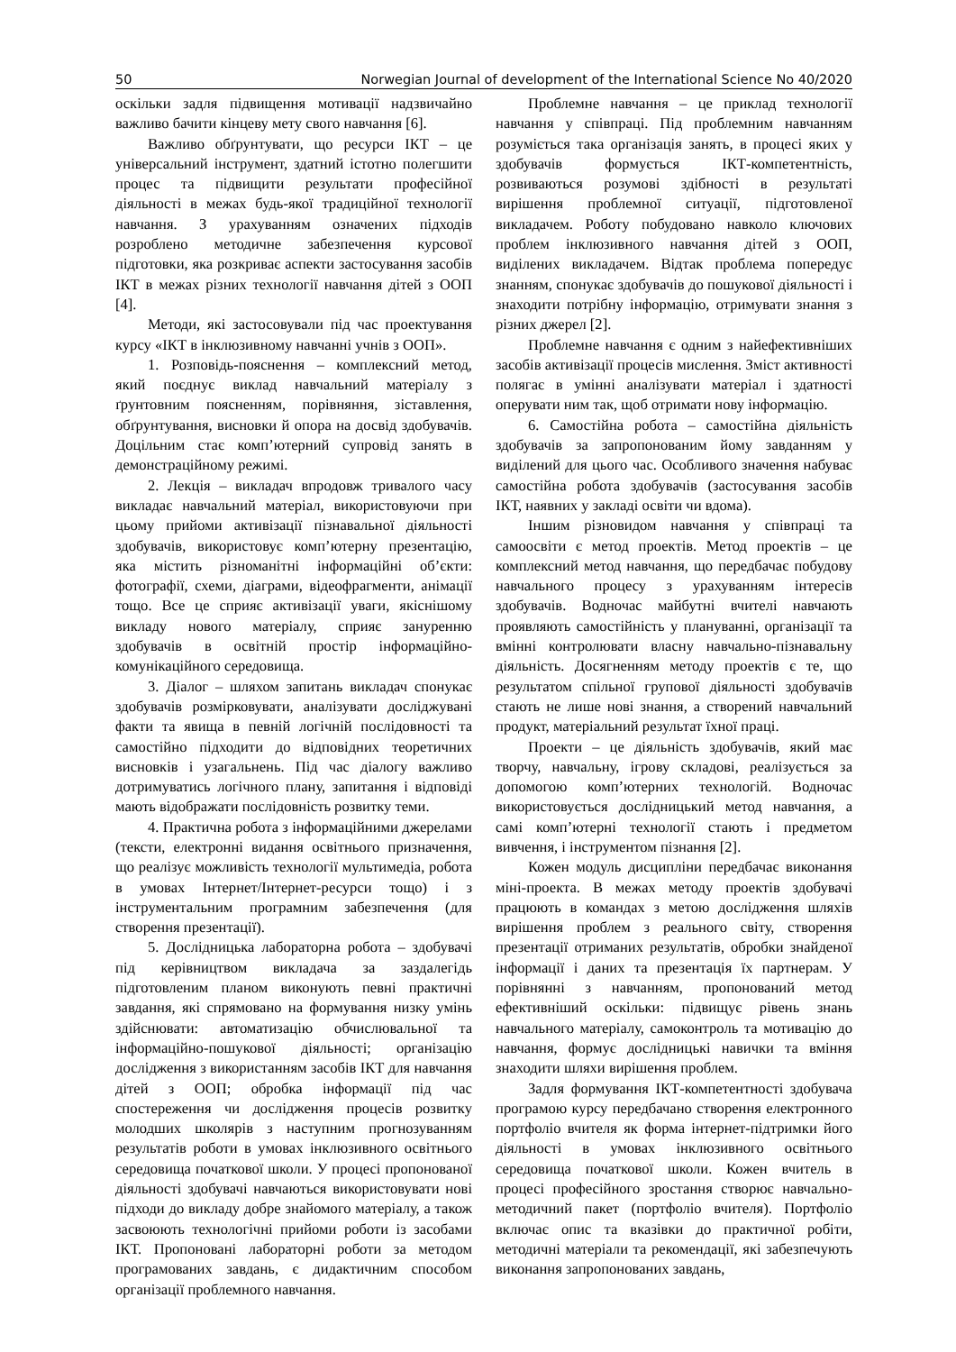50 Norwegian Journal of development of the International Science No 40/2020
оскільки задля підвищення мотивації надзвичайно важливо бачити кінцеву мету свого навчання [6].
Важливо обґрунтувати, що ресурси ІКТ – це універсальний інструмент, здатний істотно полегшити процес та підвищити результати професійної діяльності в межах будь-якої традиційної технології навчання. З урахуванням означених підходів розроблено методичне забезпечення курсової підготовки, яка розкриває аспекти застосування засобів ІКТ в межах різних технології навчання дітей з ООП [4].
Методи, які застосовували під час проектування курсу «ІКТ в інклюзивному навчанні учнів з ООП».
1. Розповідь-пояснення – комплексний метод, який поєднує виклад навчальний матеріалу з ґрунтовним поясненням, порівняння, зіставлення, обґрунтування, висновки й опора на досвід здобувачів. Доцільним стає комп’ютерний супровід занять в демонстраційному режимі.
2. Лекція – викладач впродовж тривалого часу викладає навчальний матеріал, використовуючи при цьому прийоми активізації пізнавальної діяльності здобувачів, використовує комп’ютерну презентацію, яка містить різноманітні інформаційні об’єкти: фотографії, схеми, діаграми, відеофрагменти, анімації тощо. Все це сприяє активізації уваги, якіснішому викладу нового матеріалу, сприяє зануренню здобувачів в освітній простір інформаційно-комунікаційного середовища.
3. Діалог – шляхом запитань викладач спонукає здобувачів розмірковувати, аналізувати досліджувані факти та явища в певній логічній послідовності та самостійно підходити до відповідних теоретичних висновків і узагальнень. Під час діалогу важливо дотримуватись логічного плану, запитання і відповіді мають відображати послідовність розвитку теми.
4. Практична робота з інформаційними джерелами (тексти, електронні видання освітнього призначення, що реалізує можливість технології мультимедіа, робота в умовах Інтернет/Інтернет-ресурси тощо) і з інструментальним програмним забезпечення (для створення презентації).
5. Дослідницька лабораторна робота – здобувачі під керівництвом викладача за заздалегідь підготовленим планом виконують певні практичні завдання, які спрямовано на формування низку умінь здійснювати: автоматизацію обчислювальної та інформаційно-пошукової діяльності; організацію дослідження з використанням засобів ІКТ для навчання дітей з ООП; обробка інформації під час спостереження чи дослідження процесів розвитку молодших школярів з наступним прогнозуванням результатів роботи в умовах інклюзивного освітнього середовища початкової школи. У процесі пропонованої діяльності здобувачі навчаються використовувати нові підходи до викладу добре знайомого матеріалу, а також засвоюють технологічні прийоми роботи із засобами ІКТ. Пропоновані лабораторні роботи за методом програмованих завдань, є дидактичним способом організації проблемного навчання.
Проблемне навчання – це приклад технології навчання у співпраці. Під проблемним навчанням розуміється така організація занять, в процесі яких у здобувачів формується ІКТ-компетентність, розвиваються розумові здібності в результаті вирішення проблемної ситуації, підготовленої викладачем. Роботу побудовано навколо ключових проблем інклюзивного навчання дітей з ООП, виділених викладачем. Відтак проблема попередує знанням, спонукає здобувачів до пошукової діяльності і знаходити потрібну інформацію, отримувати знання з різних джерел [2].
Проблемне навчання є одним з найефективніших засобів активізації процесів мислення. Зміст активності полягає в умінні аналізувати матеріал і здатності оперувати ним так, щоб отримати нову інформацію.
6. Самостійна робота – самостійна діяльність здобувачів за запропонованим йому завданням у виділений для цього час. Особливого значення набуває самостійна робота здобувачів (застосування засобів ІКТ, наявних у закладі освіти чи вдома).
Іншим різновидом навчання у співпраці та самоосвіти є метод проектів. Метод проектів – це комплексний метод навчання, що передбачає побудову навчального процесу з урахуванням інтересів здобувачів. Водночас майбутні вчителі навчають проявляють самостійність у плануванні, організації та вмінні контролювати власну навчально-пізнавальну діяльність. Досягненням методу проектів є те, що результатом спільної групової діяльності здобувачів стають не лише нові знання, а створений навчальний продукт, матеріальний результат їхної праці.
Проекти – це діяльність здобувачів, який має творчу, навчальну, ігрову складові, реалізується за допомогою комп’ютерних технологій. Водночас використовується дослідницький метод навчання, а самі комп’ютерні технології стають і предметом вивчення, і інструментом пізнання [2].
Кожен модуль дисципліни передбачає виконання міні-проекта. В межах методу проектів здобувачі працюють в командах з метою дослідження шляхів вирішення проблем з реального світу, створення презентації отриманих результатів, обробки знайденої інформації і даних та презентація їх партнерам. У порівнянні з навчанням, пропонований метод ефективніший оскільки: підвищує рівень знань навчального матеріалу, самоконтроль та мотивацію до навчання, формує дослідницькі навички та вміння знаходити шляхи вирішення проблем.
Задля формування ІКТ-компетентності здобувача програмою курсу передбачано створення електронного портфоліо вчителя як форма інтернет-підтримки його діяльності в умовах інклюзивного освітнього середовища початкової школи. Кожен вчитель в процесі професійного зростання створює навчально-методичний пакет (портфоліо вчителя). Портфоліо включає опис та вказівки до практичної робіти, методичні матеріали та рекомендації, які забезпечують виконання запропонованих завдань,